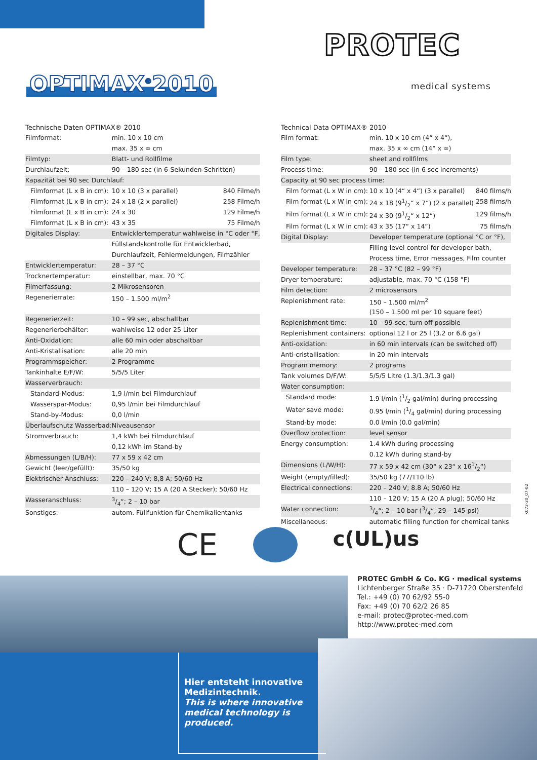OPTIMAX<sup>®</sup>2010
PROTEC<sup>®</sup>
medical systems
Technische Daten OPTIMAX® 2010
| Filmformat: | min. 10 x 10 cm | |
| | max. 35 x ∞ cm | |
| Filmtyp: | Blatt- und Rollfilme | |
| Durchlaufzeit: | 90 – 180 sec (in 6-Sekunden-Schritten) | |
| Kapazität bei 90 sec Durchlauf: | | |
| Filmformat (L x B in cm): | 10 x 10 (3 x parallel) | 840 Filme/h |
| Filmformat (L x B in cm): | 24 x 18 (2 x parallel) | 258 Filme/h |
| Filmformat (L x B in cm): | 24 x 30 | 129 Filme/h |
| Filmformat (L x B in cm): | 43 x 35 | 75 Filme/h |
| Digitales Display: | Entwicklertemperatur wahlweise in °C oder °F, | |
| | Füllstandskontrolle für Entwicklerbad, | |
| | Durchlaufzeit, Fehlermeldungen, Filmzähler | |
| Entwicklertemperatur: | 28 – 37 °C | |
| Trocknertemperatur: | einstellbar, max. 70 °C | |
| Filmerfassung: | 2 Mikrosensoren | |
| Regenerierrate: | 150 – 1.500 ml/m<sup>2</sup> | |
| Regenerierzeit: | 10 – 99 sec, abschaltbar | |
| Regenerierbehälter: | wahlweise 12 oder 25 Liter | |
| Anti-Oxidation: | alle 60 min oder abschaltbar | |
| Anti-Kristallisation: | alle 20 min | |
| Programmspeicher: | 2 Programme | |
| Tankinhalte E/F/W: | 5/5/5 Liter | |
| Wasserverbrauch: | | |
| Standard-Modus: | 1,9 l/min bei Filmdurchlauf | |
| Wasserspar-Modus: | 0,95 l/min bei Filmdurchlauf | |
| Stand-by-Modus: | 0,0 l/min | |
| Überlaufschutz Wasserbad: | Niveausensor | |
| Stromverbrauch: | 1,4 kWh bei Filmdurchlauf | |
| | 0,12 kWh im Stand-by | |
| Abmessungen (L/B/H): | 77 x 59 x 42 cm | |
| Gewicht (leer/gefüllt): | 35/50 kg | |
| Elektrischer Anschluss: | 220 – 240 V; 8,8 A; 50/60 Hz | |
| | 110 – 120 V; 15 A (20 A Stecker); 50/60 Hz | |
| Wasseranschluss: | 3/4“; 2 – 10 bar | |
| Sonstiges: | autom. Füllfunktion für Chemikalientanks | |
Technical Data OPTIMAX® 2010
| Film format: | min. 10 x 10 cm (4“ x 4“), | |
| | max. 35 x ∞ cm (14“ x ∞) | |
| Film type: | sheet and rollfilms | |
| Process time: | 90 – 180 sec (in 6 sec increments) | |
| Capacity at 90 sec process time: | | |
| Film format (L x W in cm): | 10 x 10 (4“ x 4“) (3 x parallel) | 840 films/h |
| Film format (L x W in cm): | 24 x 18 (91/2“ x 7“) (2 x parallel) | 258 films/h |
| Film format (L x W in cm): | 24 x 30 (91/2“ x 12“) | 129 films/h |
| Film format (L x W in cm): | 43 x 35 (17“ x 14“) | 75 films/h |
| Digital Display: | Developer temperature (optional °C or °F), | |
| | Filling level control for developer bath, | |
| | Process time, Error messages, Film counter | |
| Developer temperature: | 28 – 37 °C (82 – 99 °F) | |
| Dryer temperature: | adjustable, max. 70 °C (158 °F) | |
| Film detection: | 2 microsensors | |
| Replenishment rate: | 150 – 1.500 ml/m<sup>2</sup> | |
| | (150 – 1.500 ml per 10 square feet) | |
| Replenishment time: | 10 – 99 sec, turn off possible | |
| Replenishment containers: | optional 12 l or 25 l (3.2 or 6.6 gal) | |
| Anti-oxidation: | in 60 min intervals (can be switched off) | |
| Anti-cristallisation: | in 20 min intervals | |
| Program memory: | 2 programs | |
| Tank volumes D/F/W: | 5/5/5 Litre (1.3/1.3/1.3 gal) | |
| Water consumption: | | |
| Standard mode: | 1.9 l/min (1/2 gal/min) during processing | |
| Water save mode: | 0.95 l/min (1/4 gal/min) during processing | |
| Stand-by mode: | 0.0 l/min (0.0 gal/min) | |
| Overflow protection: | level sensor | |
| Energy consumption: | 1.4 kWh during processing | |
| | 0.12 kWh during stand-by | |
| Dimensions (L/W/H): | 77 x 59 x 42 cm (30“ x 23“ x 161/2“) | |
| Weight (empty/filled): | 35/50 kg (77/110 lb) | |
| Electrical connections: | 220 – 240 V; 8.8 A; 50/60 Hz | |
| | 110 – 120 V; 15 A (20 A plug); 50/60 Hz | |
| Water connection: | 3/4“; 2 – 10 bar (3/4“; 29 – 145 psi) | |
| Miscellaneous: | automatic filling function for chemical tanks | |
CE c(UL)us
K073-30_07-02
PROTEC GmbH & Co. KG · medical systems
Lichtenberger Straße 35 · D-71720 Oberstenfeld
Tel.: +49 (0) 70 62/92 55-0
Fax: +49 (0) 70 62/2 26 85
e-mail: protec@protec-med.com
http://www.protec-med.com
Hier entsteht innovative Medizintechnik.
This is where innovative medical technology is produced.